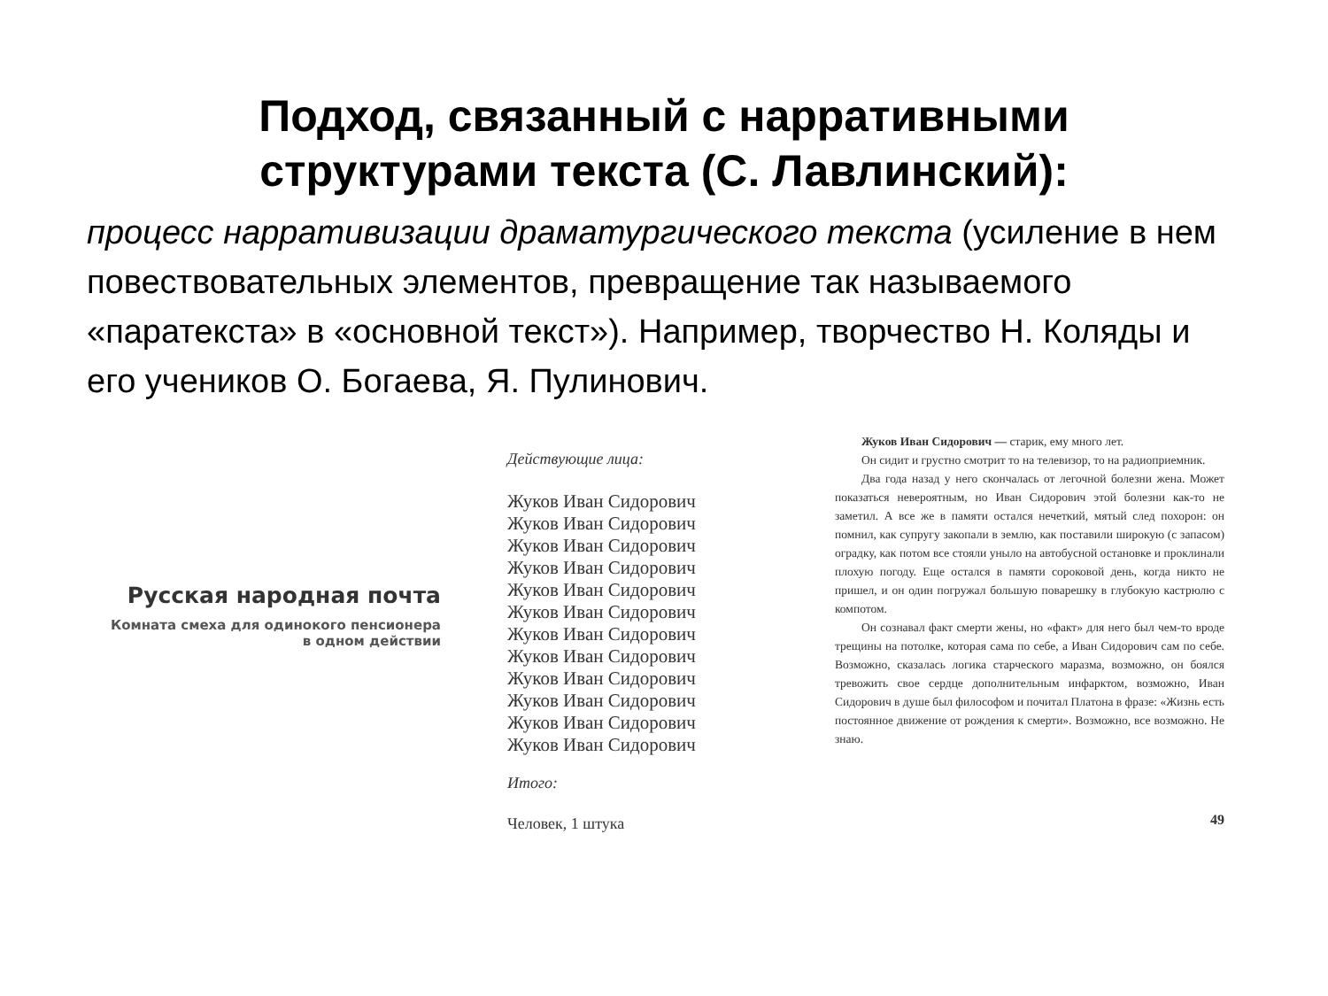Подход, связанный с нарративными
структурами текста (С. Лавлинский):
процесс нарративизации драматургического текста (усиление в нем повествовательных элементов, превращение так называемого «паратекста» в «основной текст»). Например, творчество Н. Коляды и его учеников О. Богаева, Я. Пулинович.
Русская народная почта
Комната смеха для одинокого пенсионера
в одном действии
Действующие лица:
Жуков Иван Сидорович
Жуков Иван Сидорович
Жуков Иван Сидорович
Жуков Иван Сидорович
Жуков Иван Сидорович
Жуков Иван Сидорович
Жуков Иван Сидорович
Жуков Иван Сидорович
Жуков Иван Сидорович
Жуков Иван Сидорович
Жуков Иван Сидорович
Жуков Иван Сидорович
Итого:
Человек, 1 штука
Жуков Иван Сидорович — старик, ему много лет.
Он сидит и грустно смотрит то на телевизор, то на радиоприемник.
Два года назад у него скончалась от легочной болезни жена. Может показаться невероятным, но Иван Сидорович этой болезни как-то не заметил. А все же в памяти остался нечеткий, мятый след похорон: он помнил, как супругу закопали в землю, как поставили широкую (с запасом) оградку, как потом все стояли уныло на автобусной остановке и проклинали плохую погоду. Еще остался в памяти сороковой день, когда никто не пришел, и он один погружал большую поварешку в глубокую кастрюлю с компотом.
Он сознавал факт смерти жены, но «факт» для него был чем-то вроде трещины на потолке, которая сама по себе, а Иван Сидорович сам по себе. Возможно, сказалась логика старческого маразма, возможно, он боялся тревожить свое сердце дополнительным инфарктом, возможно, Иван Сидорович в душе был философом и почитал Платона в фразе: «Жизнь есть постоянное движение от рождения к смерти». Возможно, все возможно. Не знаю.
49